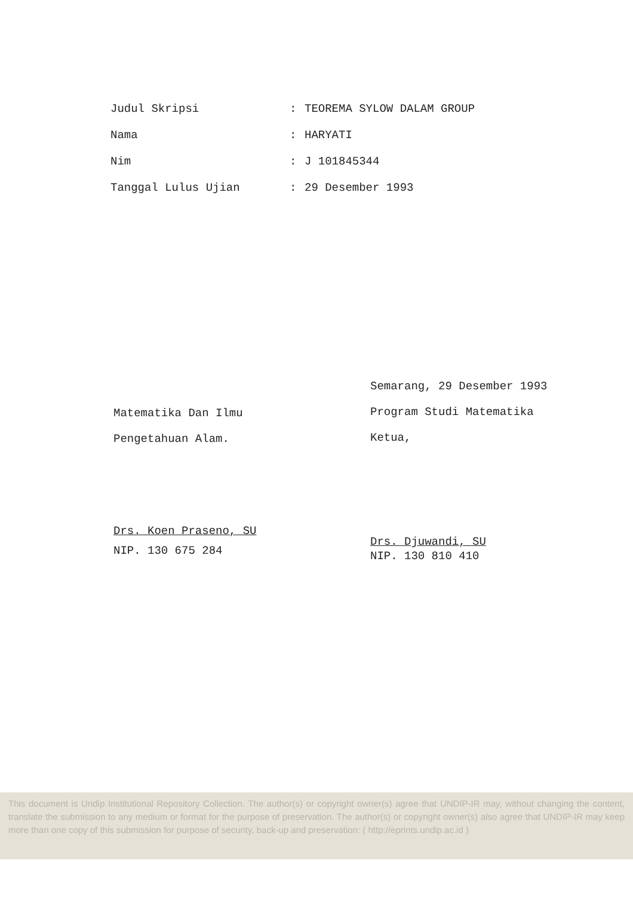| Judul Skripsi | : | TEOREMA SYLOW DALAM GROUP |
| Nama | : | HARYATI |
| Nim | : | J 101845344 |
| Tanggal Lulus Ujian | : | 29 Desember 1993 |
Matematika Dan Ilmu
Pengetahuan Alam.
Drs. Koen Praseno, SU
NIP. 130 675 284
Semarang, 29 Desember 1993
Program Studi Matematika
Ketua,
Drs. Djuwandi, SU
NIP. 130 810 410
This document is Undip Institutional Repository Collection. The author(s) or copyright owner(s) agree that UNDIP-IR may, without changing the content, translate the submission to any medium or format for the purpose of preservation. The author(s) or copyright owner(s) also agree that UNDIP-IR may keep more than one copy of this submission for purpose of security, back-up and preservation: ( http://eprints.undip.ac.id )